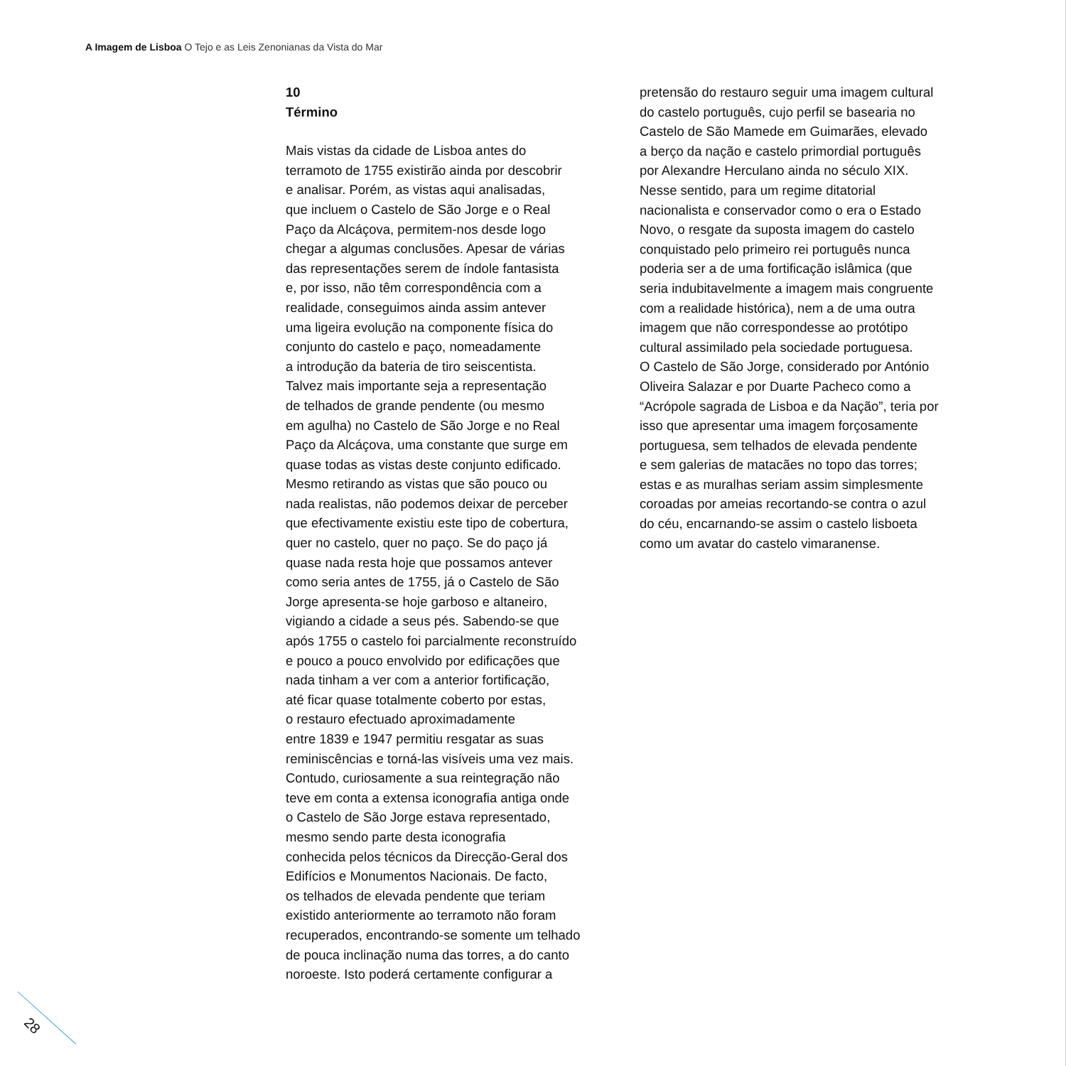A Imagem de Lisboa O Tejo e as Leis Zenonianas da Vista do Mar
10
Término
Mais vistas da cidade de Lisboa antes do
terramoto de 1755 existirão ainda por descobrir
e analisar. Porém, as vistas aqui analisadas,
que incluem o Castelo de São Jorge e o Real
Paço da Alcáçova, permitem-nos desde logo
chegar a algumas conclusões. Apesar de várias
das representações serem de índole fantasista
e, por isso, não têm correspondência com a
realidade, conseguimos ainda assim antever
uma ligeira evolução na componente física do
conjunto do castelo e paço, nomeadamente
a introdução da bateria de tiro seiscentista.
Talvez mais importante seja a representação
de telhados de grande pendente (ou mesmo
em agulha) no Castelo de São Jorge e no Real
Paço da Alcáçova, uma constante que surge em
quase todas as vistas deste conjunto edificado.
Mesmo retirando as vistas que são pouco ou
nada realistas, não podemos deixar de perceber
que efectivamente existiu este tipo de cobertura,
quer no castelo, quer no paço. Se do paço já
quase nada resta hoje que possamos antever
como seria antes de 1755, já o Castelo de São
Jorge apresenta-se hoje garboso e altaneiro,
vigiando a cidade a seus pés. Sabendo-se que
após 1755 o castelo foi parcialmente reconstruído
e pouco a pouco envolvido por edificações que
nada tinham a ver com a anterior fortificação,
até ficar quase totalmente coberto por estas,
o restauro efectuado aproximadamente
entre 1839 e 1947 permitiu resgatar as suas
reminiscências e torná-las visíveis uma vez mais.
Contudo, curiosamente a sua reintegração não
teve em conta a extensa iconografia antiga onde
o Castelo de São Jorge estava representado,
mesmo sendo parte desta iconografia
conhecida pelos técnicos da Direcção-Geral dos
Edifícios e Monumentos Nacionais. De facto,
os telhados de elevada pendente que teriam
existido anteriormente ao terramoto não foram
recuperados, encontrando-se somente um telhado
de pouca inclinação numa das torres, a do canto
noroeste. Isto poderá certamente configurar a
pretensão do restauro seguir uma imagem cultural
do castelo português, cujo perfil se basearia no
Castelo de São Mamede em Guimarães, elevado
a berço da nação e castelo primordial português
por Alexandre Herculano ainda no século XIX.
Nesse sentido, para um regime ditatorial
nacionalista e conservador como o era o Estado
Novo, o resgate da suposta imagem do castelo
conquistado pelo primeiro rei português nunca
poderia ser a de uma fortificação islâmica (que
seria indubitavelmente a imagem mais congruente
com a realidade histórica), nem a de uma outra
imagem que não correspondesse ao protótipo
cultural assimilado pela sociedade portuguesa.
O Castelo de São Jorge, considerado por António
Oliveira Salazar e por Duarte Pacheco como a
“Acrópole sagrada de Lisboa e da Nação”, teria por
isso que apresentar uma imagem forçosamente
portuguesa, sem telhados de elevada pendente
e sem galerias de matacães no topo das torres;
estas e as muralhas seriam assim simplesmente
coroadas por ameias recortando-se contra o azul
do céu, encarnando-se assim o castelo lisboeta
como um avatar do castelo vimaranense.
28